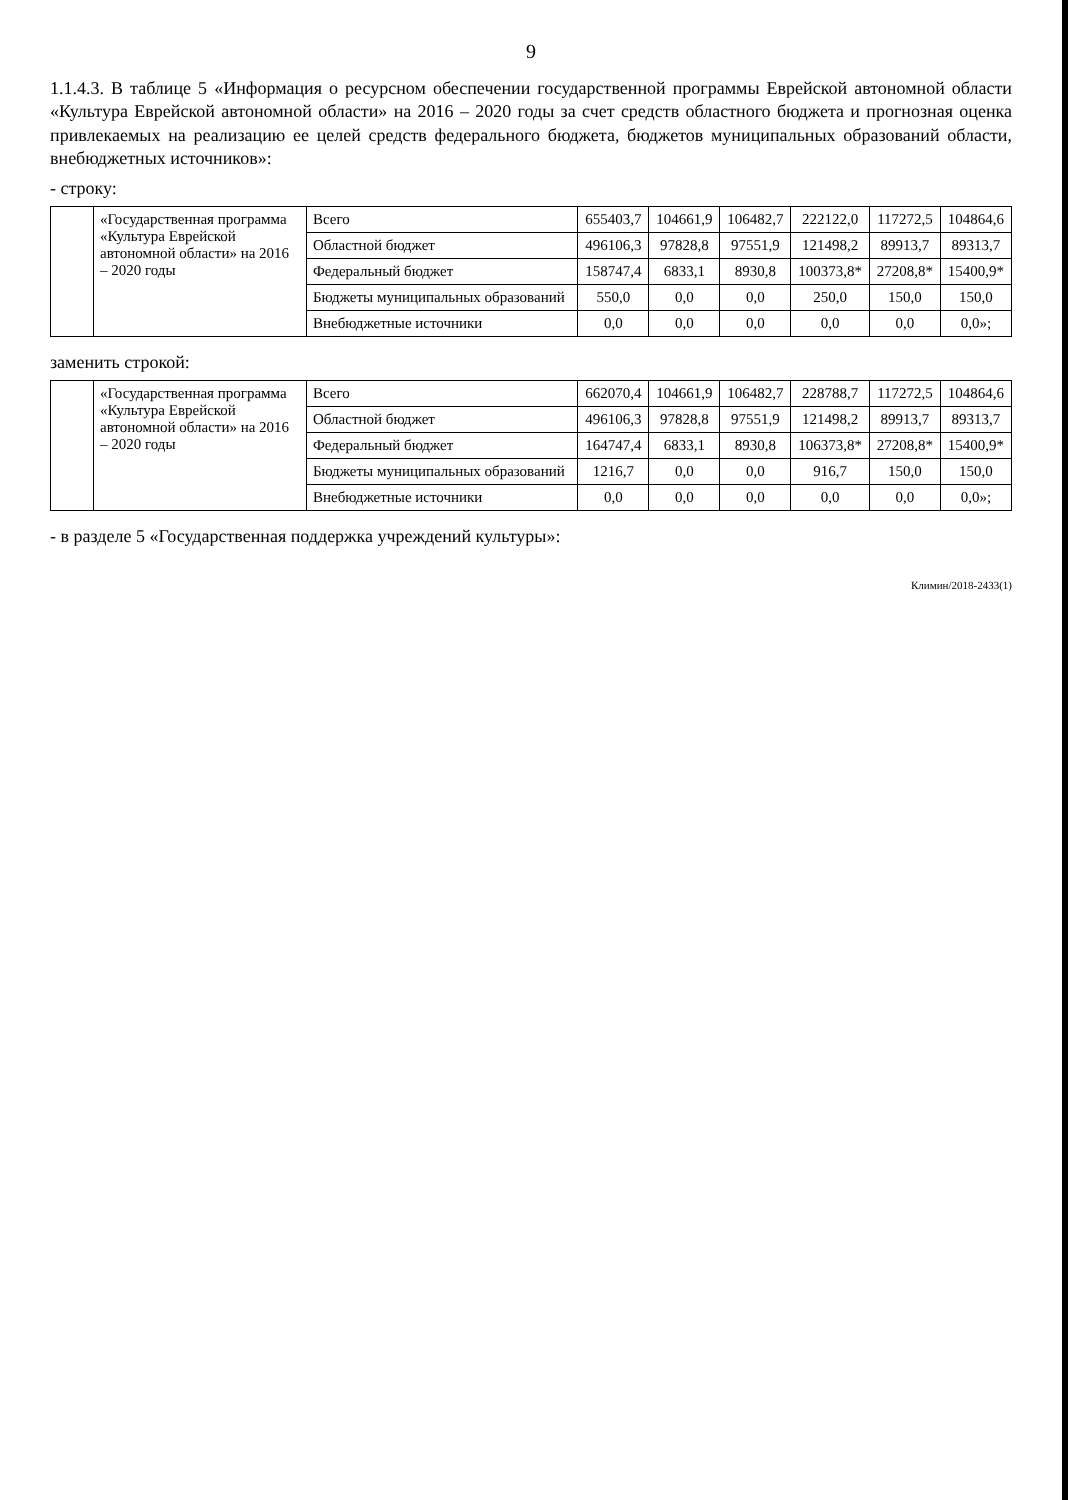9
1.1.4.3. В таблице 5 «Информация о ресурсном обеспечении государственной программы Еврейской автономной области «Культура Еврейской автономной области» на 2016 – 2020 годы за счет средств областного бюджета и прогнозная оценка привлекаемых на реализацию ее целей средств федерального бюджета, бюджетов муниципальных образований области, внебюджетных источников»:
- строку:
| | «Государственная программа «Культура Еврейской автономной области» на 2016 – 2020 годы | Всего | 655403,7 | 104661,9 | 106482,7 | 222122,0 | 117272,5 | 104864,6 |
| | | Областной бюджет | 496106,3 | 97828,8 | 97551,9 | 121498,2 | 89913,7 | 89313,7 |
| | | Федеральный бюджет | 158747,4 | 6833,1 | 8930,8 | 100373,8* | 27208,8* | 15400,9* |
| | | Бюджеты муниципальных образований | 550,0 | 0,0 | 0,0 | 250,0 | 150,0 | 150,0 |
| | | Внебюджетные источники | 0,0 | 0,0 | 0,0 | 0,0 | 0,0 | 0,0»; |
заменить строкой:
| | «Государственная программа «Культура Еврейской автономной области» на 2016 – 2020 годы | Всего | 662070,4 | 104661,9 | 106482,7 | 228788,7 | 117272,5 | 104864,6 |
| | | Областной бюджет | 496106,3 | 97828,8 | 97551,9 | 121498,2 | 89913,7 | 89313,7 |
| | | Федеральный бюджет | 164747,4 | 6833,1 | 8930,8 | 106373,8* | 27208,8* | 15400,9* |
| | | Бюджеты муниципальных образований | 1216,7 | 0,0 | 0,0 | 916,7 | 150,0 | 150,0 |
| | | Внебюджетные источники | 0,0 | 0,0 | 0,0 | 0,0 | 0,0 | 0,0»; |
- в разделе 5 «Государственная поддержка учреждений культуры»:
Климин/2018-2433(1)